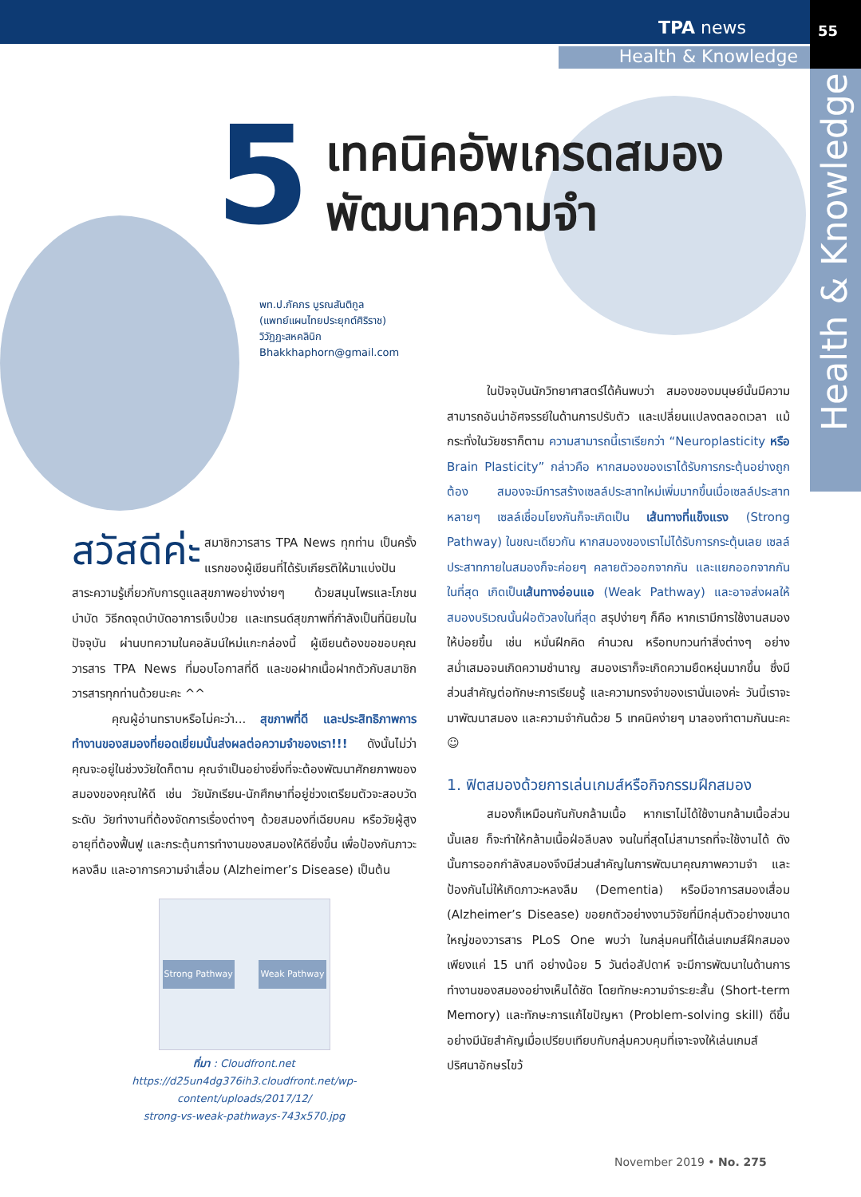TPA news
55
Health & Knowledge
Health & Knowledge
5
เทคนิคอัพเกรดสมอง
พัฒนาความจำ
พท.ป.ภัคภร บูรณสันติกูล
(แพทย์แผนไทยประยุกต์ศิริราช)
วิวัฏฏะสหคลินิก
Bhakkhaphorn@gmail.com
สวัสดีค่ะ สมาชิกวารสาร TPA News ทุกท่าน เป็นครั้งแรกของผู้เขียนที่ได้รับเกียรติให้มาแบ่งปันสาระความรู้เกี่ยวกับการดูแลสุขภาพอย่างง่ายๆ ด้วยสมุนไพรและโภชนบำบัด วิธีกดจุดบำบัดอาการเจ็บป่วย และเทรนด์สุขภาพที่กำลังเป็นที่นิยมในปัจจุบัน ผ่านบทความในคอลัมน์ใหม่แกะกล่องนี้ ผู้เขียนต้องขอขอบคุณวารสาร TPA News ที่มอบโอกาสที่ดี และขอฝากเนื้อฝากตัวกับสมาชิกวารสารทุกท่านด้วยนะคะ ^^
คุณผู้อ่านทราบหรือไม่คะว่า... สุขภาพที่ดี และประสิทธิภาพการทำงานของสมองที่ยอดเยี่ยมนั้นส่งผลต่อความจำของเรา!!! ดังนั้นไม่ว่าคุณจะอยู่ในช่วงวัยใดก็ตาม คุณจำเป็นอย่างยิ่งที่จะต้องพัฒนาศักยภาพของสมองของคุณให้ดี เช่น วัยนักเรียน-นักศึกษาที่อยู่ช่วงเตรียมตัวจะสอบวัดระดับ วัยทำงานที่ต้องจัดการเรื่องต่างๆ ด้วยสมองที่เฉียบคม หรือวัยผู้สูงอายุที่ต้องฟื้นฟู และกระตุ้นการทำงานของสมองให้ดียิ่งขึ้น เพื่อป้องกันภาวะหลงลืม และอาการความจำเสื่อม (Alzheimer’s Disease) เป็นต้น
Strong Pathway Weak Pathway
ที่มา : Cloudfront.net
https://d25un4dg376ih3.cloudfront.net/wp-content/uploads/2017/12/
strong-vs-weak-pathways-743x570.jpg
ในปัจจุบันนักวิทยาศาสตร์ได้ค้นพบว่า สมองของมนุษย์นั้นมีความสามารถอันน่าอัศจรรย์ในด้านการปรับตัว และเปลี่ยนแปลงตลอดเวลา แม้กระทั่งในวัยชราก็ตาม ความสามารถนี้เราเรียกว่า “Neuroplasticity หรือ Brain Plasticity” กล่าวคือ หากสมองของเราได้รับการกระตุ้นอย่างถูกต้อง สมองจะมีการสร้างเซลล์ประสาทใหม่เพิ่มมากขึ้นเมื่อเซลล์ประสาทหลายๆ เซลล์เชื่อมโยงกันก็จะเกิดเป็น เส้นทางที่แข็งแรง (Strong Pathway) ในขณะเดียวกัน หากสมองของเราไม่ได้รับการกระตุ้นเลย เซลล์ประสาทภายในสมองก็จะค่อยๆ คลายตัวออกจากกัน และแยกออกจากกันในที่สุด เกิดเป็นเส้นทางอ่อนแอ (Weak Pathway) และอาจส่งผลให้สมองบริเวณนั้นฝ่อตัวลงในที่สุด สรุปง่ายๆ ก็คือ หากเรามีการใช้งานสมองให้บ่อยขึ้น เช่น หมั่นฝึกคิด คำนวณ หรือทบทวนทำสิ่งต่างๆ อย่างสม่ำเสมอจนเกิดความชำนาญ สมองเราก็จะเกิดความยืดหยุ่นมากขึ้น ซึ่งมีส่วนสำคัญต่อทักษะการเรียนรู้ และความทรงจำของเรานั่นเองค่ะ วันนี้เราจะมาพัฒนาสมอง และความจำกันด้วย 5 เทคนิคง่ายๆ มาลองทำตามกันนะคะ ☺
1. ฟิตสมองด้วยการเล่นเกมส์หรือกิจกรรมฝึกสมอง
สมองก็เหมือนกันกับกล้ามเนื้อ หากเราไม่ได้ใช้งานกล้ามเนื้อส่วนนั้นเลย ก็จะทำให้กล้ามเนื้อฝ่อลีบลง จนในที่สุดไม่สามารถที่จะใช้งานได้ ดังนั้นการออกกำลังสมองจึงมีส่วนสำคัญในการพัฒนาคุณภาพความจำ และป้องกันไม่ให้เกิดภาวะหลงลืม (Dementia) หรือมีอาการสมองเสื่อม (Alzheimer’s Disease) ขอยกตัวอย่างงานวิจัยที่มีกลุ่มตัวอย่างขนาดใหญ่ของวารสาร PLoS One พบว่า ในกลุ่มคนที่ได้เล่นเกมส์ฝึกสมองเพียงแค่ 15 นาที อย่างน้อย 5 วันต่อสัปดาห์ จะมีการพัฒนาในด้านการทำงานของสมองอย่างเห็นได้ชัด โดยทักษะความจำระยะสั้น (Short-term Memory) และทักษะการแก้ไขปัญหา (Problem-solving skill) ดีขึ้นอย่างมีนัยสำคัญเมื่อเปรียบเทียบกับกลุ่มควบคุมที่เจาะจงให้เล่นเกมส์ปริศนาอักษรไขว้
November 2019 • No. 275